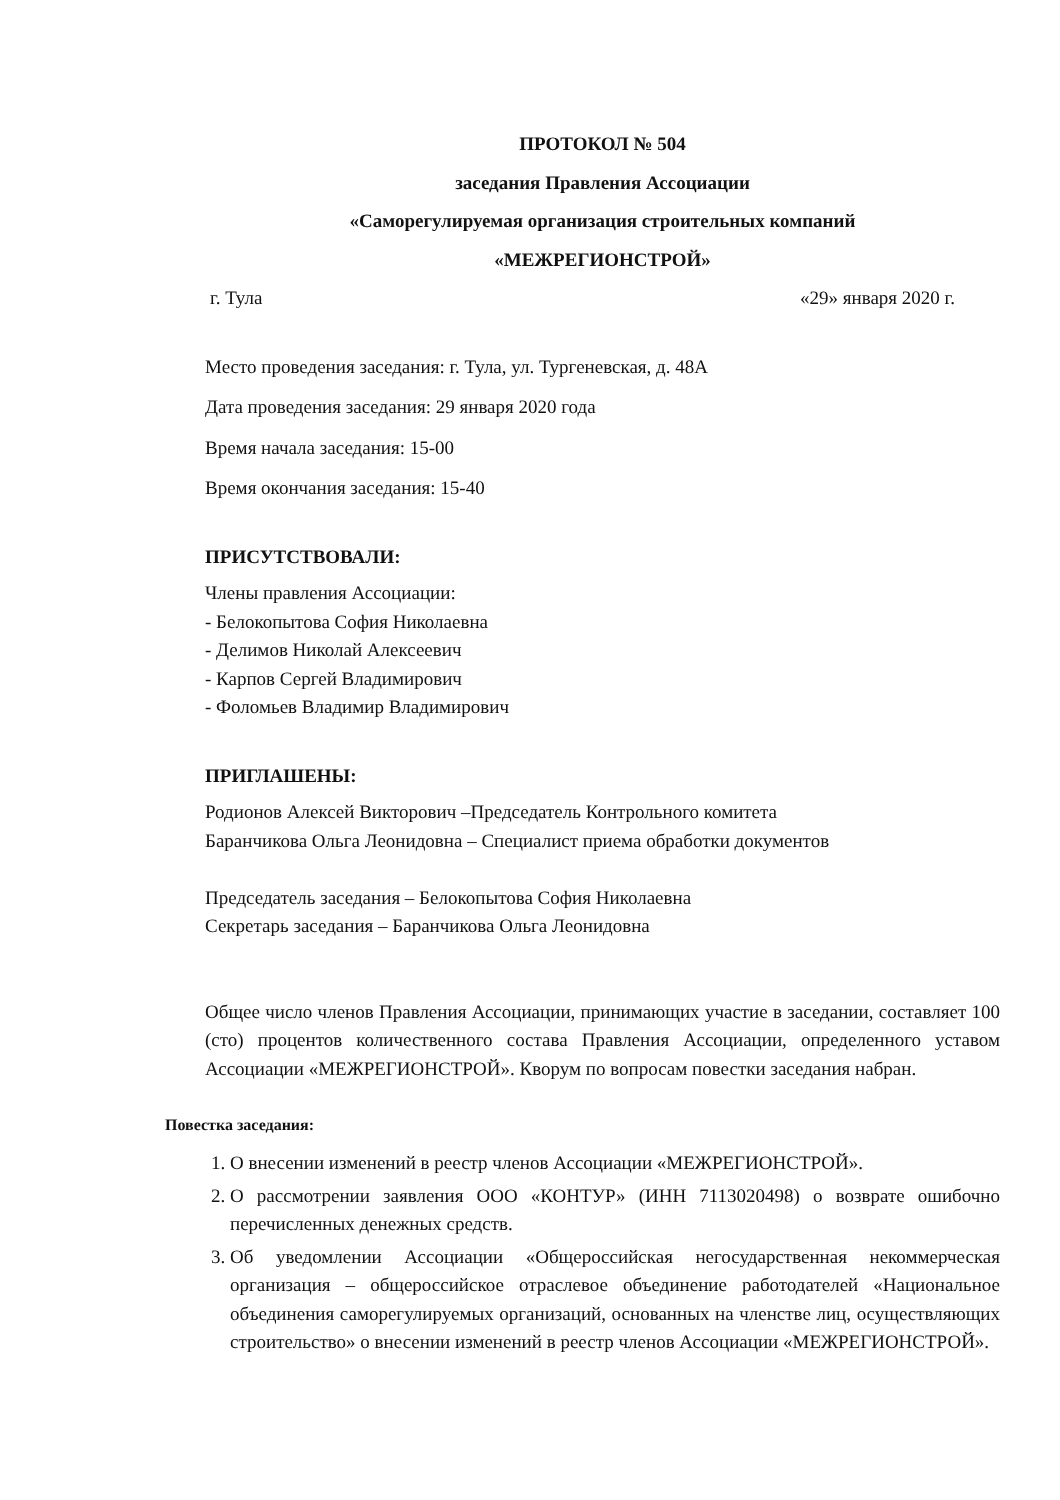ПРОТОКОЛ № 504
заседания Правления Ассоциации
«Саморегулируемая организация строительных компаний
«МЕЖРЕГИОНСТРОЙ»
г. Тула «29» января 2020 г.
Место проведения заседания: г. Тула, ул. Тургеневская, д. 48А
Дата проведения заседания: 29 января 2020 года
Время начала заседания: 15-00
Время окончания заседания: 15-40
ПРИСУТСТВОВАЛИ:
Члены правления Ассоциации:
- Белокопытова София Николаевна
- Делимов Николай Алексеевич
- Карпов Сергей Владимирович
- Фоломьев Владимир Владимирович
ПРИГЛАШЕНЫ:
Родионов Алексей Викторович –Председатель Контрольного комитета
Баранчикова Ольга Леонидовна – Специалист приема обработки документов
Председатель заседания – Белокопытова София Николаевна
Секретарь заседания – Баранчикова Ольга Леонидовна
Общее число членов Правления Ассоциации, принимающих участие в заседании, составляет 100 (сто) процентов количественного состава Правления Ассоциации, определенного уставом Ассоциации «МЕЖРЕГИОНСТРОЙ». Кворум по вопросам повестки заседания набран.
Повестка заседания:
1. О внесении изменений в реестр членов Ассоциации «МЕЖРЕГИОНСТРОЙ».
2. О рассмотрении заявления ООО «КОНТУР» (ИНН 7113020498) о возврате ошибочно перечисленных денежных средств.
3. Об уведомлении Ассоциации «Общероссийская негосударственная некоммерческая организация – общероссийское отраслевое объединение работодателей «Национальное объединения саморегулируемых организаций, основанных на членстве лиц, осуществляющих строительство» о внесении изменений в реестр членов Ассоциации «МЕЖРЕГИОНСТРОЙ».